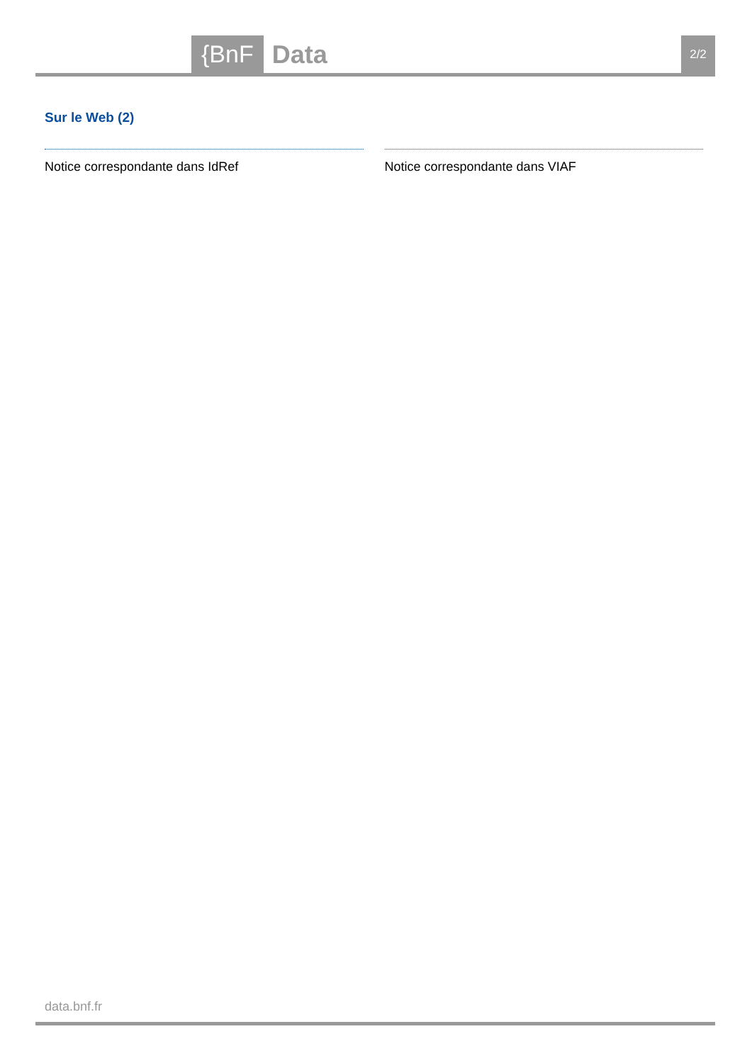{BnF Data 2/2
Sur le Web (2)
Notice correspondante dans IdRef
Notice correspondante dans VIAF
data.bnf.fr